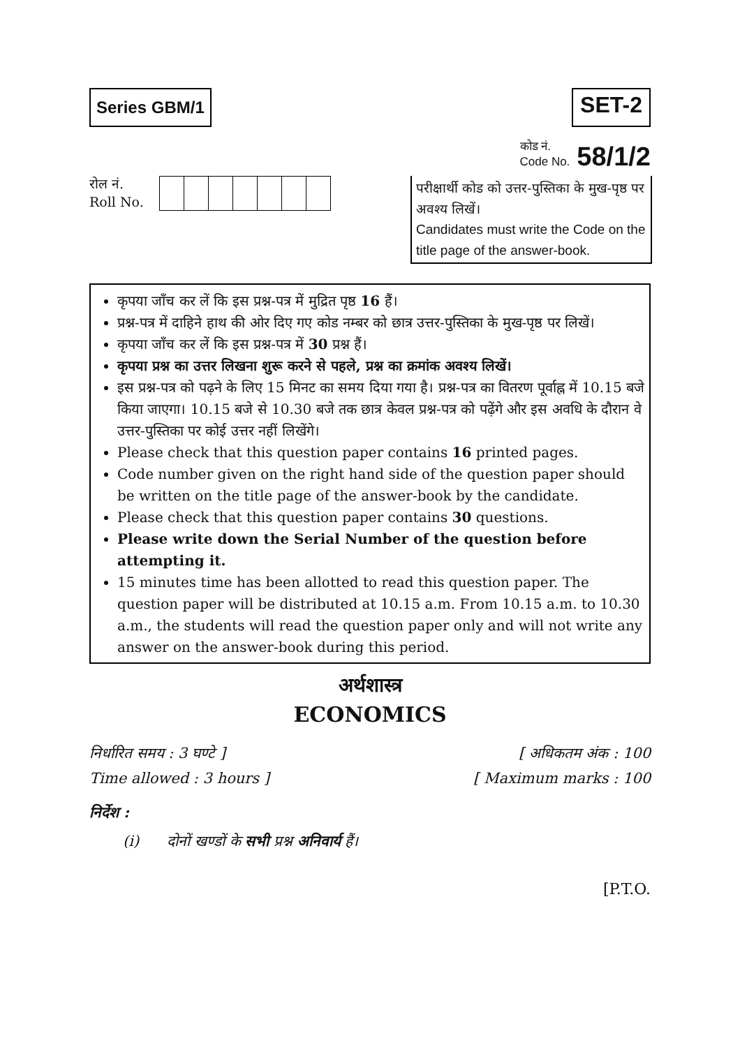Series GBM/1
SET-2
कोड नं.
Code No. 58/1/2
रोल नं.
Roll No.
परीक्षार्थी कोड को उत्तर-पुस्तिका के मुख-पृष्ठ पर अवश्य लिखें।
Candidates must write the Code on the title page of the answer-book.
कृपया जाँच कर लें कि इस प्रश्न-पत्र में मुद्रित पृष्ठ 16 हैं।
प्रश्न-पत्र में दाहिने हाथ की ओर दिए गए कोड नम्बर को छात्र उत्तर-पुस्तिका के मुख-पृष्ठ पर लिखें।
कृपया जाँच कर लें कि इस प्रश्न-पत्र में 30 प्रश्न हैं।
कृपया प्रश्न का उत्तर लिखना शुरू करने से पहले, प्रश्न का क्रमांक अवश्य लिखें।
इस प्रश्न-पत्र को पढ़ने के लिए 15 मिनट का समय दिया गया है। प्रश्न-पत्र का वितरण पूर्वाह्न में 10.15 बजे किया जाएगा। 10.15 बजे से 10.30 बजे तक छात्र केवल प्रश्न-पत्र को पढ़ेंगे और इस अवधि के दौरान वे उत्तर-पुस्तिका पर कोई उत्तर नहीं लिखेंगे।
Please check that this question paper contains 16 printed pages.
Code number given on the right hand side of the question paper should be written on the title page of the answer-book by the candidate.
Please check that this question paper contains 30 questions.
Please write down the Serial Number of the question before attempting it.
15 minutes time has been allotted to read this question paper. The question paper will be distributed at 10.15 a.m. From 10.15 a.m. to 10.30 a.m., the students will read the question paper only and will not write any answer on the answer-book during this period.
अर्थशास्त्र
ECONOMICS
निर्धारित समय : 3 घण्टे ]
Time allowed : 3 hours ]
[ अधिकतम अंक : 100
[ Maximum marks : 100
निर्देश :
(i) दोनों खण्डों के सभी प्रश्न अनिवार्य हैं।
[P.T.O.